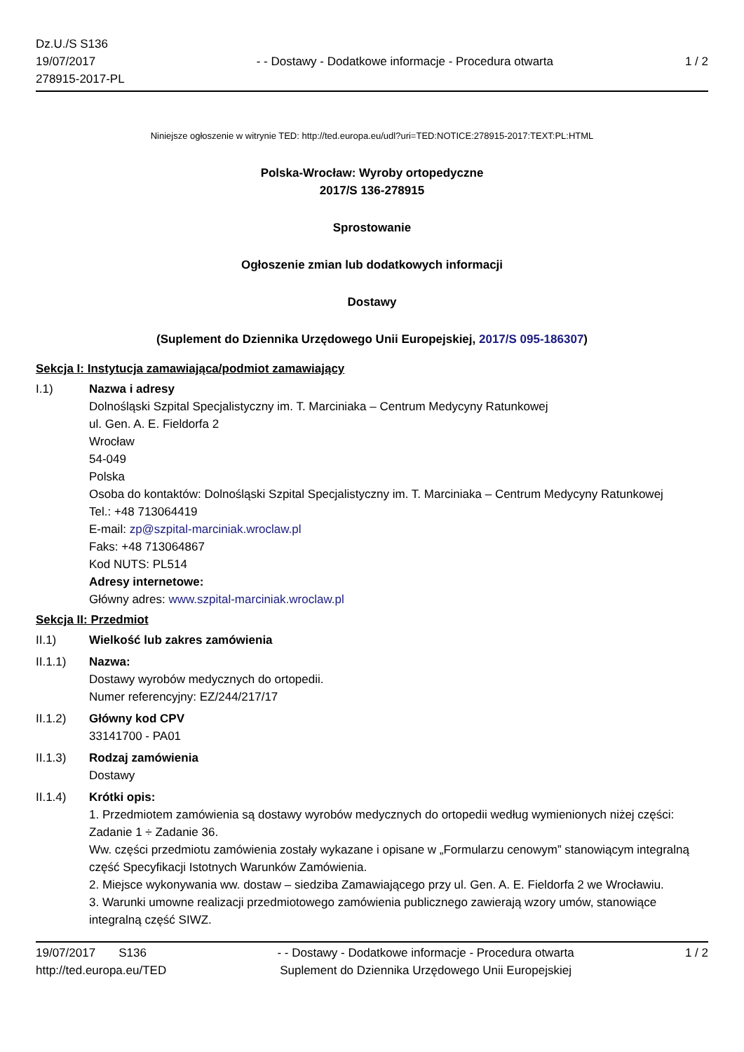Dz.U./S S136
19/07/2017
278915-2017-PL
- - Dostawy - Dodatkowe informacje - Procedura otwarta
1 / 2
Niniejsze ogłoszenie w witrynie TED: http://ted.europa.eu/udl?uri=TED:NOTICE:278915-2017:TEXT:PL:HTML
Polska-Wrocław: Wyroby ortopedyczne
2017/S 136-278915
Sprostowanie
Ogłoszenie zmian lub dodatkowych informacji
Dostawy
(Suplement do Dziennika Urzędowego Unii Europejskiej, 2017/S 095-186307)
Sekcja I: Instytucja zamawiająca/podmiot zamawiający
I.1) Nazwa i adresy
Dolnośląski Szpital Specjalistyczny im. T. Marciniaka – Centrum Medycyny Ratunkowej
ul. Gen. A. E. Fieldorfa 2
Wrocław
54-049
Polska
Osoba do kontaktów: Dolnośląski Szpital Specjalistyczny im. T. Marciniaka – Centrum Medycyny Ratunkowej
Tel.: +48 713064419
E-mail: zp@szpital-marciniak.wroclaw.pl
Faks: +48 713064867
Kod NUTS: PL514
Adresy internetowe:
Główny adres: www.szpital-marciniak.wroclaw.pl
Sekcja II: Przedmiot
II.1) Wielkość lub zakres zamówienia
II.1.1) Nazwa:
Dostawy wyrobów medycznych do ortopedii.
Numer referencyjny: EZ/244/217/17
II.1.2) Główny kod CPV
33141700 - PA01
II.1.3) Rodzaj zamówienia
Dostawy
II.1.4) Krótki opis:
1. Przedmiotem zamówienia są dostawy wyrobów medycznych do ortopedii według wymienionych niżej części: Zadanie 1 ÷ Zadanie 36.
Ww. części przedmiotu zamówienia zostały wykazane i opisane w „Formularzu cenowym” stanowiącym integralną część Specyfikacji Istotnych Warunków Zamówienia.
2. Miejsce wykonywania ww. dostaw – siedziba Zamawiającego przy ul. Gen. A. E. Fieldorfa 2 we Wrocławiu.
3. Warunki umowne realizacji przedmiotowego zamówienia publicznego zawierają wzory umów, stanowiące integralną część SIWZ.
19/07/2017 S136
http://ted.europa.eu/TED
- - Dostawy - Dodatkowe informacje - Procedura otwarta
Suplement do Dziennika Urzędowego Unii Europejskiej
1 / 2